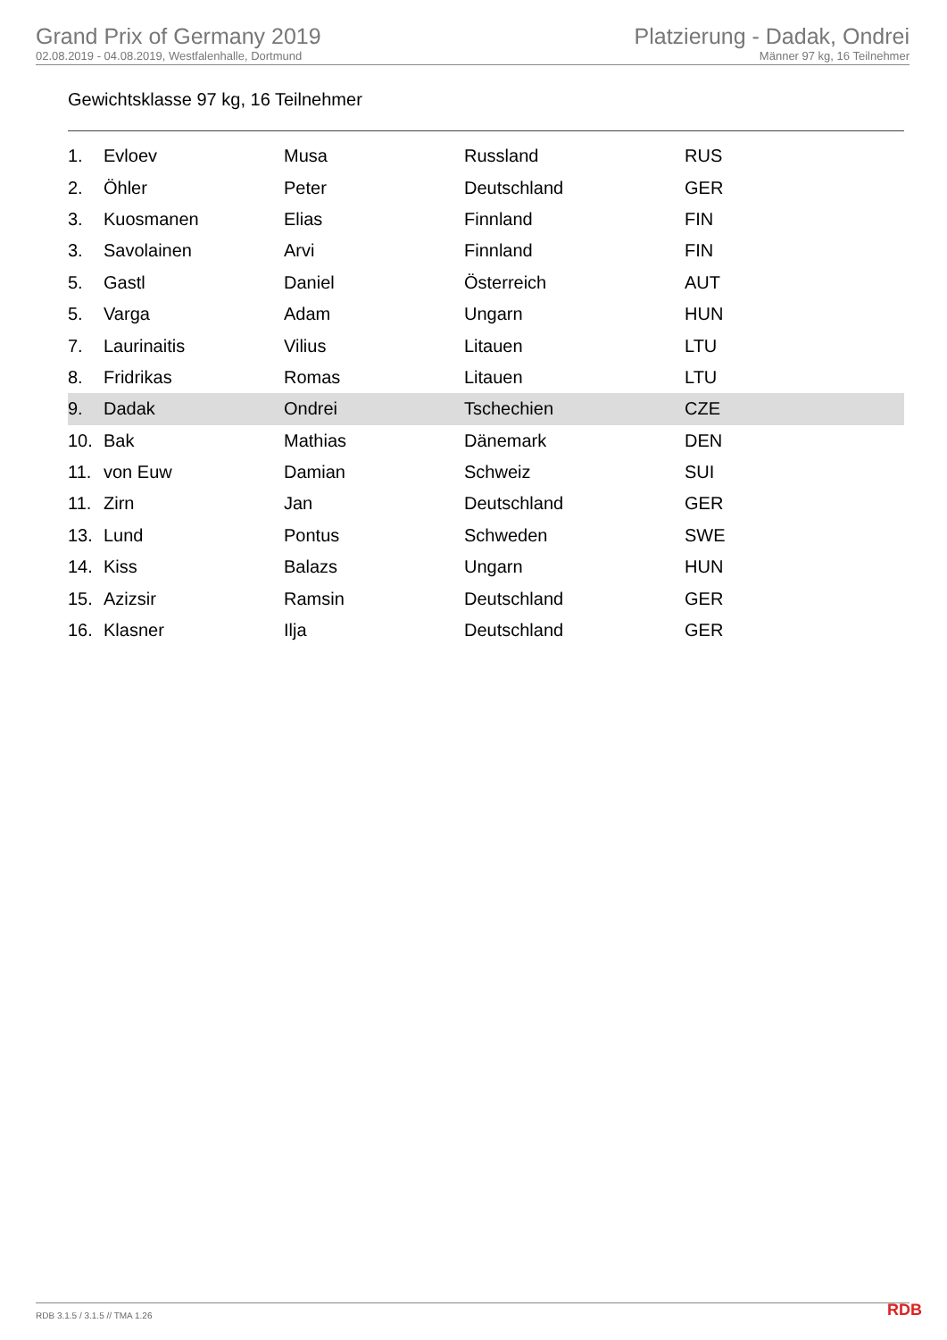Grand Prix of Germany 2019
02.08.2019 - 04.08.2019, Westfalenhalle, Dortmund
Platzierung - Dadak, Ondrei
Männer 97 kg, 16 Teilnehmer
Gewichtsklasse 97 kg, 16 Teilnehmer
| 1. | Evloev | Musa | Russland | RUS |
| 2. | Öhler | Peter | Deutschland | GER |
| 3. | Kuosmanen | Elias | Finnland | FIN |
| 3. | Savolainen | Arvi | Finnland | FIN |
| 5. | Gastl | Daniel | Österreich | AUT |
| 5. | Varga | Adam | Ungarn | HUN |
| 7. | Laurinaitis | Vilius | Litauen | LTU |
| 8. | Fridrikas | Romas | Litauen | LTU |
| 9. | Dadak | Ondrei | Tschechien | CZE |
| 10. | Bak | Mathias | Dänemark | DEN |
| 11. | von Euw | Damian | Schweiz | SUI |
| 11. | Zirn | Jan | Deutschland | GER |
| 13. | Lund | Pontus | Schweden | SWE |
| 14. | Kiss | Balazs | Ungarn | HUN |
| 15. | Azizsir | Ramsin | Deutschland | GER |
| 16. | Klasner | Ilja | Deutschland | GER |
RDB 3.1.5 / 3.1.5 // TMA 1.26 RDB